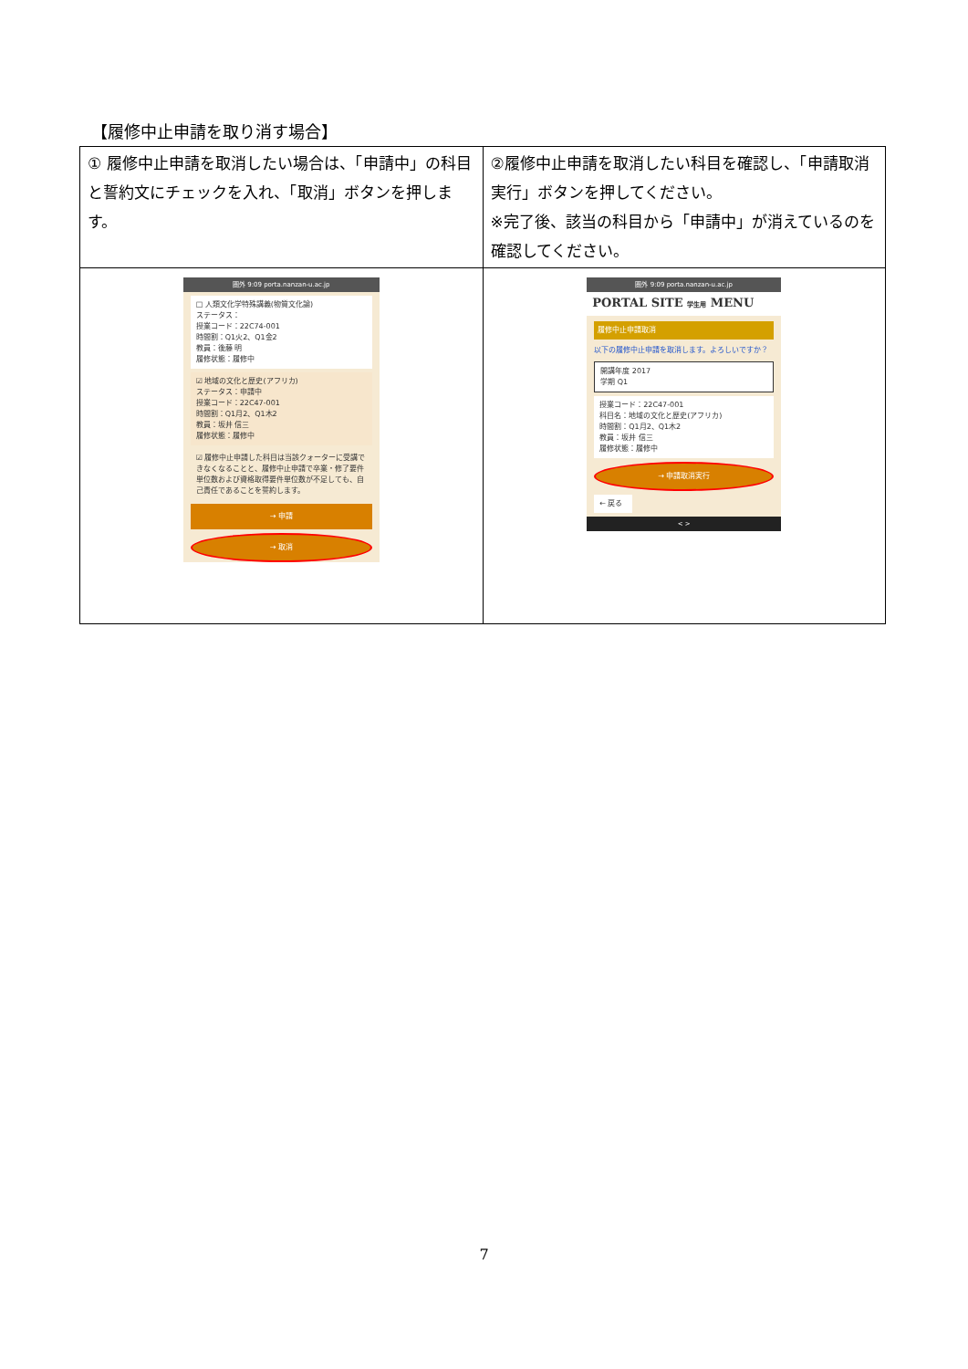【履修中止申請を取り消す場合】
| ① 履修中止申請を取消したい場合は、「申請中」の科目と誓約文にチェックを入れ、「取消」ボタンを押します。 | ②履修中止申請を取消したい科目を確認し、「申請取消実行」ボタンを押してください。 ※完了後、該当の科目から「申請中」が消えているのを確認してください。 |
| 圏外 9:09 porta.nanzan-u.ac.jp □ 人類文化学特殊講義(物質文化論) ステータス： 授業コード：22C74-001 時間割：Q1火2、Q1金2 教員：後藤 明 履修状態：履修中 ☑ 地域の文化と歴史(アフリカ) ステータス：申請中 授業コード：22C47-001 時間割：Q1月2、Q1木2 教員：坂井 信三 履修状態：履修中 ☑ 履修中止申請した科目は当該クォーターに受講できなくなることと、履修中止申請で卒業・修了要件単位数および資格取得要件単位数が不足しても、自己責任であることを誓約します。 → 申請 → 取消 | 圏外 9:09 porta.nanzan-u.ac.jp PORTAL SITE 学生用 MENU 履修中止申請取消 以下の履修中止申請を取消します。よろしいですか？ 開講年度 2017 学期 Q1 授業コード：22C47-001 科目名：地域の文化と歴史(アフリカ) 時間割：Q1月2、Q1木2 教員：坂井 信三 履修状態：履修中 → 申請取消実行 ← 戻る < > |
7